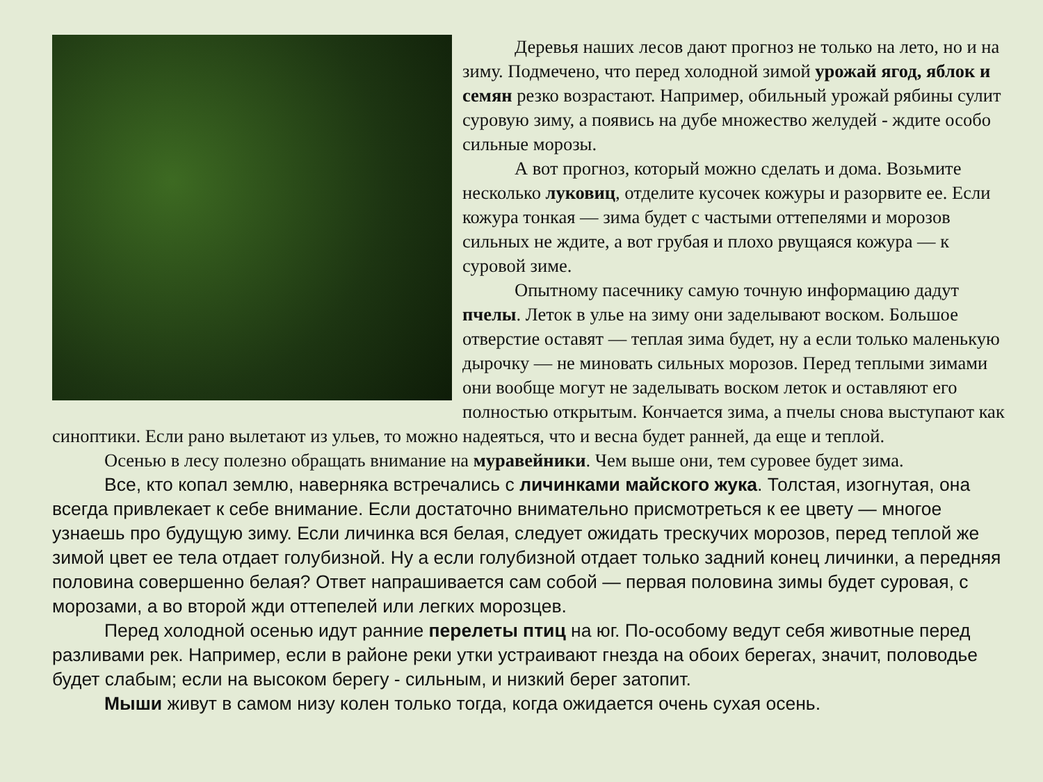Деревья наших лесов дают прогноз не только на лето, но и на зиму. Подмечено, что перед холодной зимой урожай ягод, яблок и семян резко возрастают. Например, обильный урожай рябины сулит суровую зиму, а появись на дубе множество желудей - ждите особо сильные морозы.
А вот прогноз, который можно сделать и дома. Возьмите несколько луковиц, отделите кусочек кожуры и разорвите ее. Если кожура тонкая — зима будет с частыми оттепелями и морозов сильных не ждите, а вот грубая и плохо рвущаяся кожура — к суровой зиме.
Опытному пасечнику самую точную информацию дадут пчелы. Леток в улье на зиму они заделывают воском. Большое отверстие оставят — теплая зима будет, ну а если только маленькую дырочку — не миновать сильных морозов. Перед теплыми зимами они вообще могут не заделывать воском леток и оставляют его полностью открытым. Кончается зима, а пчелы снова выступают как синоптики. Если рано вылетают из ульев, то можно надеяться, что и весна будет ранней, да еще и теплой.
Осенью в лесу полезно обращать внимание на муравейники. Чем выше они, тем суровее будет зима.
Все, кто копал землю, наверняка встречались с личинками майского жука. Толстая, изогнутая, она всегда привлекает к себе внимание. Если достаточно внимательно присмотреться к ее цвету — многое узнаешь про будущую зиму. Если личинка вся белая, следует ожидать трескучих морозов, перед теплой же зимой цвет ее тела отдает голубизной. Ну а если голубизной отдает только задний конец личинки, а передняя половина совершенно белая? Ответ напрашивается сам собой — первая половина зимы будет суровая, с морозами, а во второй жди оттепелей или легких морозцев.
Перед холодной осенью идут ранние перелеты птиц на юг. По-особому ведут себя животные перед разливами рек. Например, если в районе реки утки устраивают гнезда на обоих берегах, значит, половодье будет слабым; если на высоком берегу - сильным, и низкий берег затопит.
Мыши живут в самом низу колен только тогда, когда ожидается очень сухая осень.